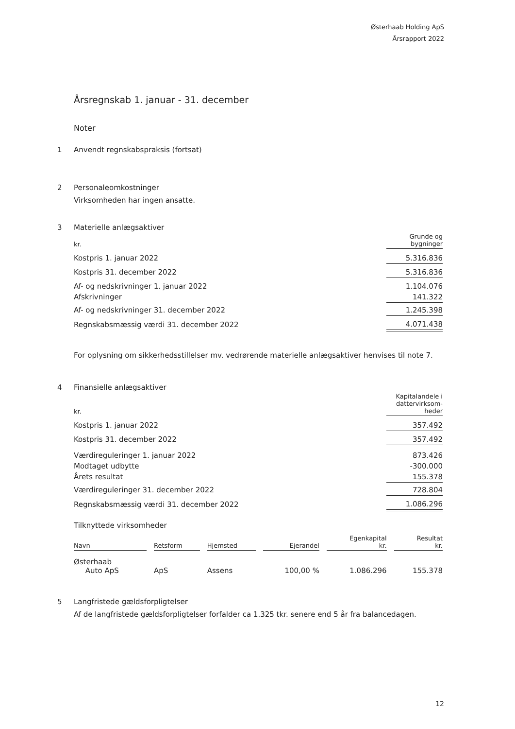Østerhaab Holding ApS
Årsrapport 2022
Årsregnskab 1. januar - 31. december
Noter
1 Anvendt regnskabspraksis (fortsat)
2 Personaleomkostninger
Virksomheden har ingen ansatte.
3 Materielle anlægsaktiver
| kr. | Grunde og bygninger |
| Kostpris 1. januar 2022 | 5.316.836 |
| Kostpris 31. december 2022 | 5.316.836 |
| Af- og nedskrivninger 1. januar 2022 | 1.104.076 |
| Afskrivninger | 141.322 |
| Af- og nedskrivninger 31. december 2022 | 1.245.398 |
| Regnskabsmæssig værdi 31. december 2022 | 4.071.438 |
For oplysning om sikkerhedsstillelser mv. vedrørende materielle anlægsaktiver henvises til note 7.
4 Finansielle anlægsaktiver
| kr. | Kapitalandele i dattervirksom- heder |
| Kostpris 1. januar 2022 | 357.492 |
| Kostpris 31. december 2022 | 357.492 |
| Værdireguleringer 1. januar 2022 | 873.426 |
| Modtaget udbytte | -300.000 |
| Årets resultat | 155.378 |
| Værdireguleringer 31. december 2022 | 728.804 |
| Regnskabsmæssig værdi 31. december 2022 | 1.086.296 |
Tilknyttede virksomheder
| Navn | Retsform | Hjemsted | Ejerandel | Egenkapital kr. | Resultat kr. |
| --- | --- | --- | --- | --- | --- |
| Østerhaab Auto ApS | ApS | Assens | 100,00 % | 1.086.296 | 155.378 |
5 Langfristede gældsforpligtelser
Af de langfristede gældsforpligtelser forfalder ca 1.325 tkr. senere end 5 år fra balancedagen.
12